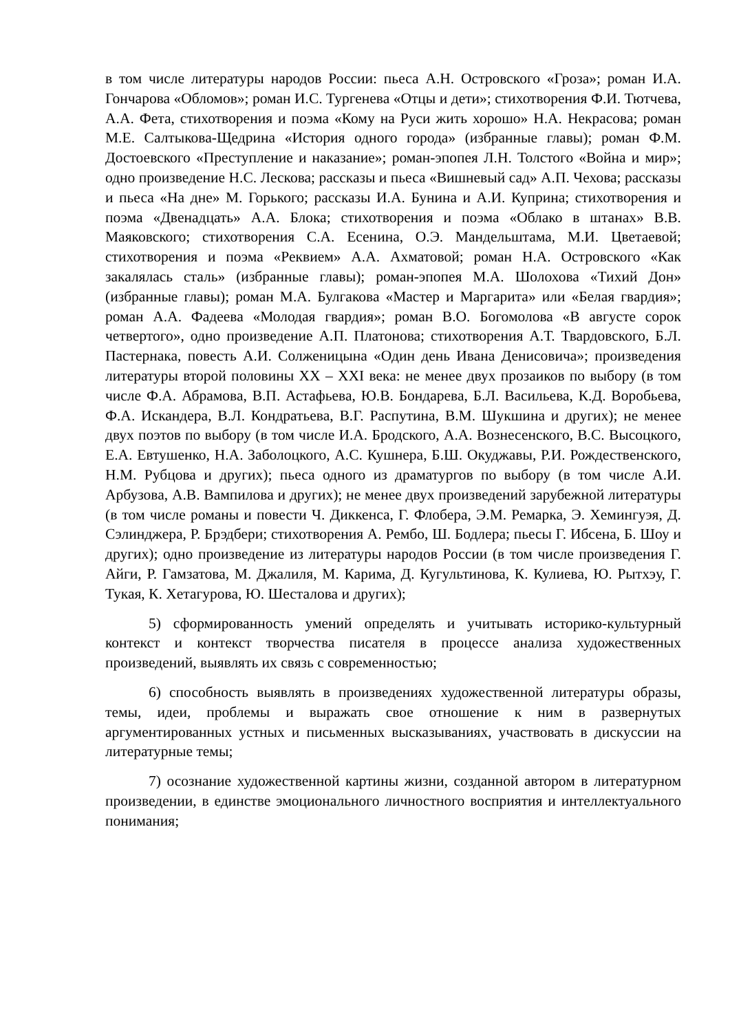в том числе литературы народов России: пьеса А.Н. Островского «Гроза»; роман И.А. Гончарова «Обломов»; роман И.С. Тургенева «Отцы и дети»; стихотворения Ф.И. Тютчева, А.А. Фета, стихотворения и поэма «Кому на Руси жить хорошо» Н.А. Некрасова; роман М.Е. Салтыкова-Щедрина «История одного города» (избранные главы); роман Ф.М. Достоевского «Преступление и наказание»; роман-эпопея Л.Н. Толстого «Война и мир»; одно произведение Н.С. Лескова; рассказы и пьеса «Вишневый сад» А.П. Чехова; рассказы и пьеса «На дне» М. Горького; рассказы И.А. Бунина и А.И. Куприна; стихотворения и поэма «Двенадцать» А.А. Блока; стихотворения и поэма «Облако в штанах» В.В. Маяковского; стихотворения С.А. Есенина, О.Э. Мандельштама, М.И. Цветаевой; стихотворения и поэма «Реквием» А.А. Ахматовой; роман Н.А. Островского «Как закалялась сталь» (избранные главы); роман-эпопея М.А. Шолохова «Тихий Дон» (избранные главы); роман М.А. Булгакова «Мастер и Маргарита» или «Белая гвардия»; роман А.А. Фадеева «Молодая гвардия»; роман В.О. Богомолова «В августе сорок четвертого», одно произведение А.П. Платонова; стихотворения А.Т. Твардовского, Б.Л. Пастернака, повесть А.И. Солженицына «Один день Ивана Денисовича»; произведения литературы второй половины XX – XXI века: не менее двух прозаиков по выбору (в том числе Ф.А. Абрамова, В.П. Астафьева, Ю.В. Бондарева, Б.Л. Васильева, К.Д. Воробьева, Ф.А. Искандера, В.Л. Кондратьева, В.Г. Распутина, В.М. Шукшина и других); не менее двух поэтов по выбору (в том числе И.А. Бродского, А.А. Вознесенского, В.С. Высоцкого, Е.А. Евтушенко, Н.А. Заболоцкого, А.С. Кушнера, Б.Ш. Окуджавы, Р.И. Рождественского, Н.М. Рубцова и других); пьеса одного из драматургов по выбору (в том числе А.И. Арбузова, А.В. Вампилова и других); не менее двух произведений зарубежной литературы (в том числе романы и повести Ч. Диккенса, Г. Флобера, Э.М. Ремарка, Э. Хемингуэя, Д. Сэлинджера, Р. Брэдбери; стихотворения А. Рембо, Ш. Бодлера; пьесы Г. Ибсена, Б. Шоу и других); одно произведение из литературы народов России (в том числе произведения Г. Айги, Р. Гамзатова, М. Джалиля, М. Карима, Д. Кугультинова, К. Кулиева, Ю. Рытхэу, Г. Тукая, К. Хетагурова, Ю. Шесталова и других);
5) сформированность умений определять и учитывать историко-культурный контекст и контекст творчества писателя в процессе анализа художественных произведений, выявлять их связь с современностью;
6) способность выявлять в произведениях художественной литературы образы, темы, идеи, проблемы и выражать свое отношение к ним в развернутых аргументированных устных и письменных высказываниях, участвовать в дискуссии на литературные темы;
7) осознание художественной картины жизни, созданной автором в литературном произведении, в единстве эмоционального личностного восприятия и интеллектуального понимания;